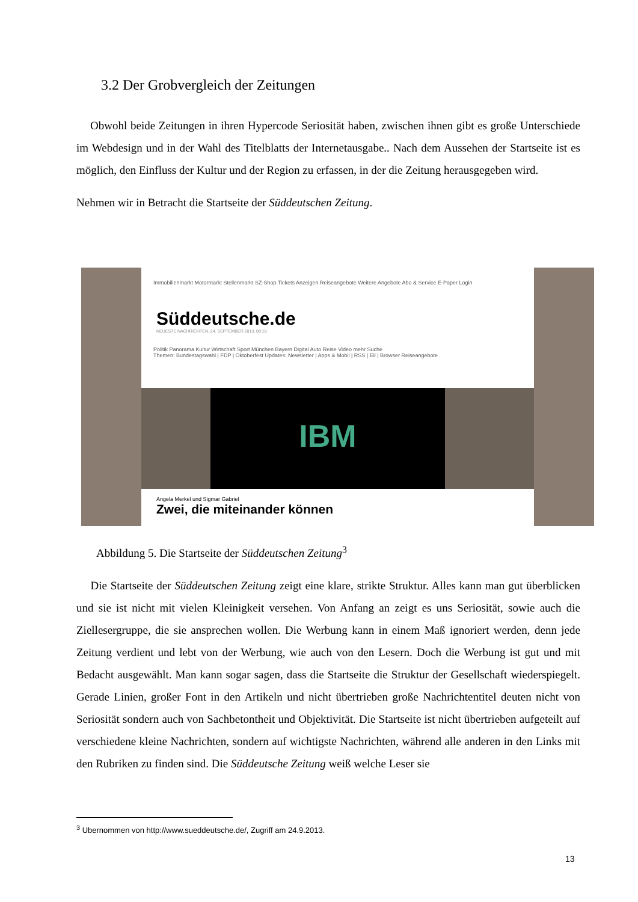3.2 Der Grobvergleich der Zeitungen
Obwohl beide Zeitungen in ihren Hypercode Seriosität haben, zwischen ihnen gibt es große Unterschiede im Webdesign und in der Wahl des Titelblatts der Internetausgabe.. Nach dem Aussehen der Startseite ist es möglich, den Einfluss der Kultur und der Region zu erfassen, in der die Zeitung herausgegeben wird.
Nehmen wir in Betracht die Startseite der Süddeutschen Zeitung.
Immobilienmarkt Motormarkt Stellenmarkt SZ-Shop Tickets Anzeigen Reiseangebote Weitere Angebote Abo & Service E-Paper Login
Süddeutsche.de
NEUESTE NACHRICHTEN, 24. SEPTEMBER 2013, 08:18
Politik Panorama Kultur Wirtschaft Sport München Bayern Digital Auto Reise Video mehr Suche
Themen: Bundestagswahl | FDP | Oktoberfest Updates: Newsletter | Apps & Mobil | RSS | Eil | Browser Reiseangebote
IBM
Angela Merkel und Sigmar Gabriel
Zwei, die miteinander können
Abbildung 5. Die Startseite der Süddeutschen Zeitung<sup>3</sup>
Die Startseite der Süddeutschen Zeitung zeigt eine klare, strikte Struktur. Alles kann man gut überblicken und sie ist nicht mit vielen Kleinigkeit versehen. Von Anfang an zeigt es uns Seriosität, sowie auch die Ziellesergruppe, die sie ansprechen wollen. Die Werbung kann in einem Maß ignoriert werden, denn jede Zeitung verdient und lebt von der Werbung, wie auch von den Lesern. Doch die Werbung ist gut und mit Bedacht ausgewählt. Man kann sogar sagen, dass die Startseite die Struktur der Gesellschaft wiederspiegelt. Gerade Linien, großer Font in den Artikeln und nicht übertrieben große Nachrichtentitel deuten nicht von Seriosität sondern auch von Sachbetontheit und Objektivität. Die Startseite ist nicht übertrieben aufgeteilt auf verschiedene kleine Nachrichten, sondern auf wichtigste Nachrichten, während alle anderen in den Links mit den Rubriken zu finden sind. Die Süddeutsche Zeitung weiß welche Leser sie
<sup>3</sup> Ubernommen von http://www.sueddeutsche.de/, Zugriff am 24.9.2013.
13